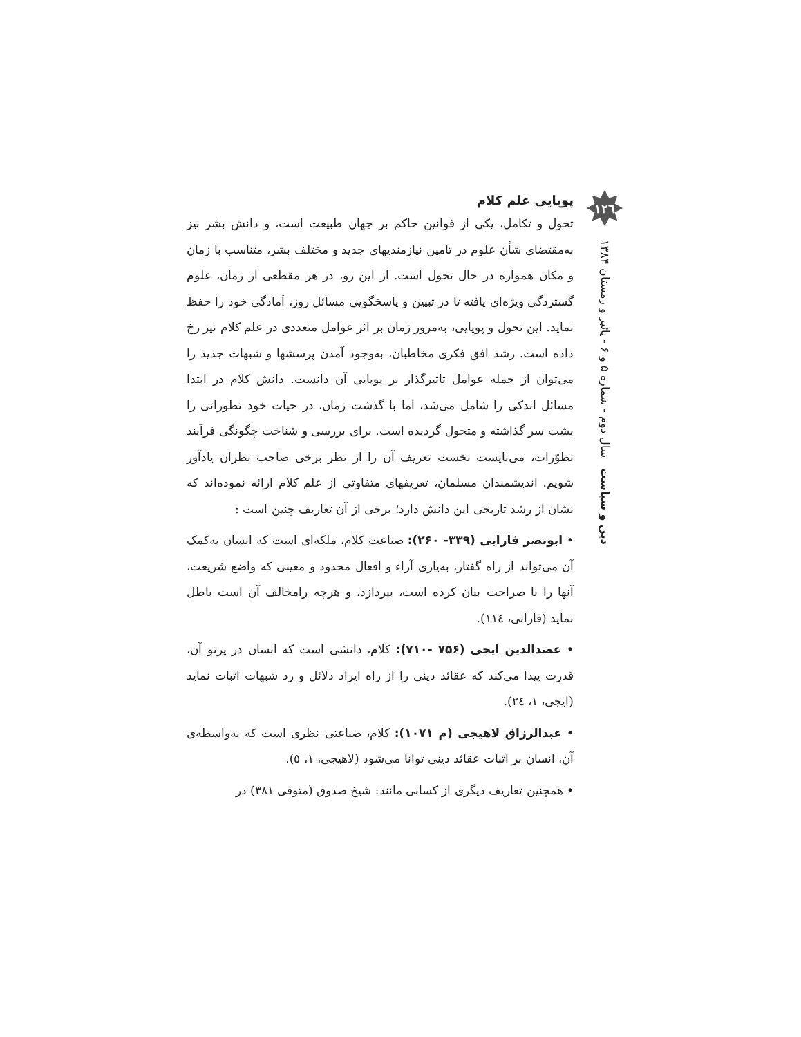پویایی علم کلام
تحول و تکامل، یکی از قوانین حاکم بر جهان طبیعت است، و دانش بشر نیز به‌مقتضای شأن علوم در تامین نیازمندیهای جدید و مختلف بشر، متناسب با زمان و مکان همواره در حال تحول است. از این رو، در هر مقطعی از زمان، علوم گستردگی ویژه‌ای یافته تا در تبیین و پاسخگویی مسائل روز، آمادگی خود را حفظ نماید. این تحول و پویایی، به‌مرور زمان بر اثر عوامل متعددی در علم کلام نیز رخ داده است. رشد افق فکری مخاطبان، به‌وجود آمدن پرسشها و شبهات جدید را می‌توان از جمله عوامل تاثیرگذار بر پویایی آن دانست. دانش کلام در ابتدا مسائل اندکی را شامل می‌شد، اما با گذشت زمان، در حیات خود تطوراتی را پشت سر گذاشته و متحول گردیده است. برای بررسی و شناخت چگونگی فرآیند تطوّرات، می‌بایست نخست تعریف آن را از نظر برخی صاحب نظران یادآور شویم. اندیشمندان مسلمان، تعریفهای متفاوتی از علم کلام ارائه نموده‌اند که نشان از رشد تاریخی این دانش دارد؛ برخی از آن تعاریف چنین است :
• ابونصر فارابی (۳۳۹- ۲۶۰): صناعت کلام، ملکه‌ای است که انسان به‌کمک آن می‌تواند از راه گفتار، به‌یاری آراء و افعال محدود و معینی که واضع شریعت، آنها را با صراحت بیان کرده است، بپردازد، و هرچه رامخالف آن است باطل نماید (فارابی، ١١٤).
• عضدالدین ایجی (۷۵۶ -۷۱۰): کلام، دانشی است که انسان در پرتو آن، قدرت پیدا می‌کند که عقائد دینی را از راه ایراد دلائل و رد شبهات اثبات نماید (ایجی، ١، ٢٤).
• عبدالرزاق لاهیجی (م ۱۰۷۱): کلام، صناعتی نظری است که به‌واسطه‌ی آن، انسان بر اثبات عقائد دینی توانا می‌شود (لاهیجی، ١، ٥).
• همچنین تعاریف دیگری از کسانی مانند: شیخ صدوق (متوفی ٣٨١) در
١٢٦
دین و سیاست سال دوم - شماره ۵ و ۶ - پائیز و زمستان ۱۳۸۴